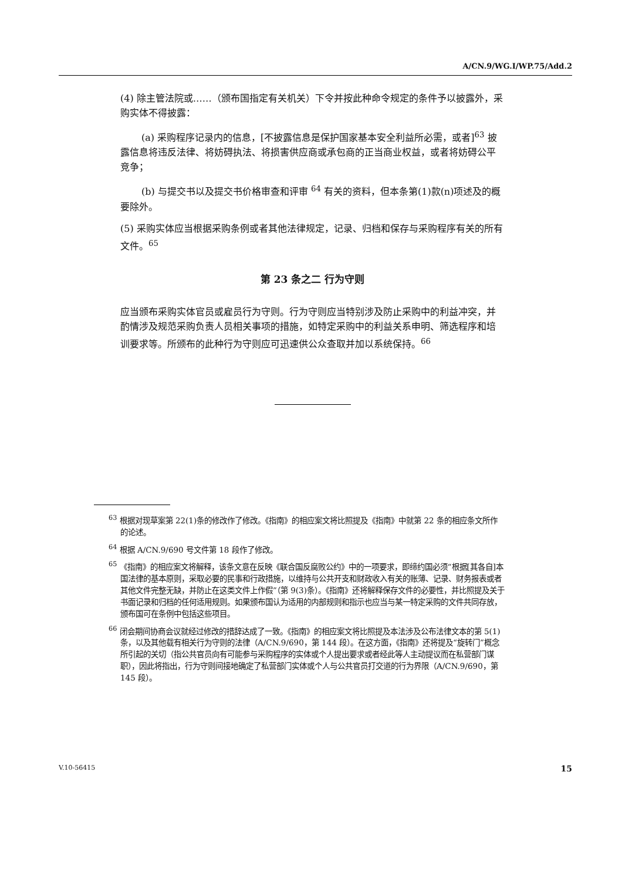A/CN.9/WG.I/WP.75/Add.2
(4) 除主管法院或……（颁布国指定有关机关）下令并按此种命令规定的条件予以披露外，采购实体不得披露：
(a) 采购程序记录内的信息，[不披露信息是保护国家基本安全利益所必需，或者]<sup>63</sup> 披露信息将违反法律、将妨碍执法、将损害供应商或承包商的正当商业权益，或者将妨碍公平竞争；
(b) 与提交书以及提交书价格审查和评审 <sup>64</sup> 有关的资料，但本条第(1)款(n)项述及的概要除外。
(5) 采购实体应当根据采购条例或者其他法律规定，记录、归档和保存与采购程序有关的所有文件。<sup>65</sup>
第 23 条之二 行为守则
应当颁布采购实体官员或雇员行为守则。行为守则应当特别涉及防止采购中的利益冲突，并酌情涉及规范采购负责人员相关事项的措施，如特定采购中的利益关系申明、筛选程序和培训要求等。所颁布的此种行为守则应可迅速供公众查取并加以系统保持。<sup>66</sup>
<sup>63</sup> 根据对现草案第 22(1)条的修改作了修改。《指南》的相应案文将比照提及《指南》中就第 22 条的相应条文所作的论述。
<sup>64</sup> 根据 A/CN.9/690 号文件第 18 段作了修改。
<sup>65</sup> 《指南》的相应案文将解释，该条文意在反映《联合国反腐败公约》中的一项要求，即缔约国必须“根据[其各自]本国法律的基本原则，采取必要的民事和行政措施，以维持与公共开支和财政收入有关的账薄、记录、财务报表或者其他文件完整无缺，并防止在这类文件上作假”（第 9(3)条）。《指南》还将解释保存文件的必要性，并比照提及关于书面记录和归档的任何适用规则。如果颁布国认为适用的内部规则和指示也应当与某一特定采购的文件共同存放，颁布国可在条例中包括这些项目。
<sup>66</sup> 闭会期间协商会议就经过修改的措辞达成了一致。《指南》的相应案文将比照提及本法涉及公布法律文本的第 5(1)条，以及其他载有相关行为守则的法律（A/CN.9/690，第 144 段）。在这方面，《指南》还将提及“旋转门”概念所引起的关切（指公共官员向有可能参与采购程序的实体或个人提出要求或者经此等人主动提议而在私营部门谋职），因此将指出，行为守则间接地确定了私营部门实体或个人与公共官员打交道的行为界限（A/CN.9/690，第 145 段）。
V.10-56415 15